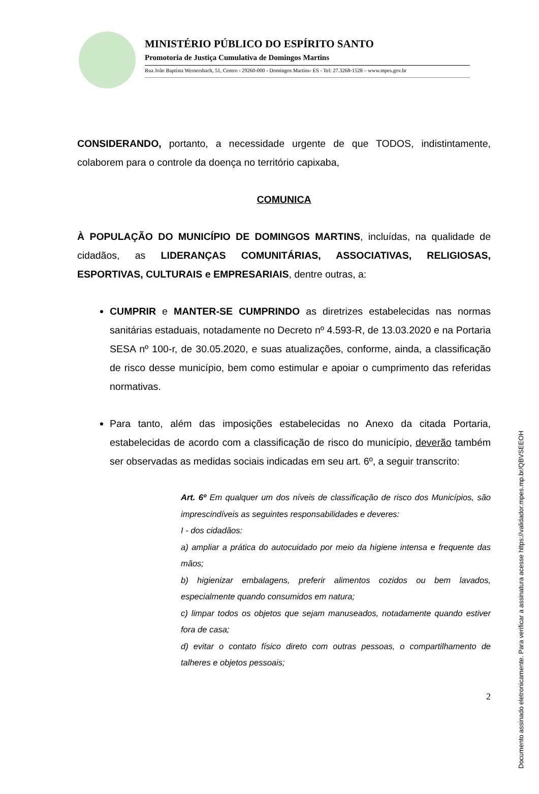MINISTÉRIO PÚBLICO DO ESPÍRITO SANTO
Promotoria de Justiça Cumulativa de Domingos Martins
Rua João Baptista Wernersbach, 51, Centro - 29260-000 - Domingos Martins- ES - Tel: 27.3268-1528 – www.mpes.gov.br
CONSIDERANDO, portanto, a necessidade urgente de que TODOS, indistintamente, colaborem para o controle da doença no território capixaba,
COMUNICA
À POPULAÇÃO DO MUNICÍPIO DE DOMINGOS MARTINS, incluídas, na qualidade de cidadãos, as LIDERANÇAS COMUNITÁRIAS, ASSOCIATIVAS, RELIGIOSAS, ESPORTIVAS, CULTURAIS e EMPRESARIAIS, dentre outras, a:
CUMPRIR e MANTER-SE CUMPRINDO as diretrizes estabelecidas nas normas sanitárias estaduais, notadamente no Decreto nº 4.593-R, de 13.03.2020 e na Portaria SESA nº 100-r, de 30.05.2020, e suas atualizações, conforme, ainda, a classificação de risco desse município, bem como estimular e apoiar o cumprimento das referidas normativas.
Para tanto, além das imposições estabelecidas no Anexo da citada Portaria, estabelecidas de acordo com a classificação de risco do município, deverão também ser observadas as medidas sociais indicadas em seu art. 6º, a seguir transcrito:
Art. 6º Em qualquer um dos níveis de classificação de risco dos Municípios, são imprescindíveis as seguintes responsabilidades e deveres:
I - dos cidadãos:
a) ampliar a prática do autocuidado por meio da higiene intensa e frequente das mãos;
b) higienizar embalagens, preferir alimentos cozidos ou bem lavados, especialmente quando consumidos em natura;
c) limpar todos os objetos que sejam manuseados, notadamente quando estiver fora de casa;
d) evitar o contato físico direto com outras pessoas, o compartilhamento de talheres e objetos pessoais;
2
Documento assinado eletronicamente. Para verificar a assinatura acesse https://validador.mpes.mp.br/QBVSEEOH